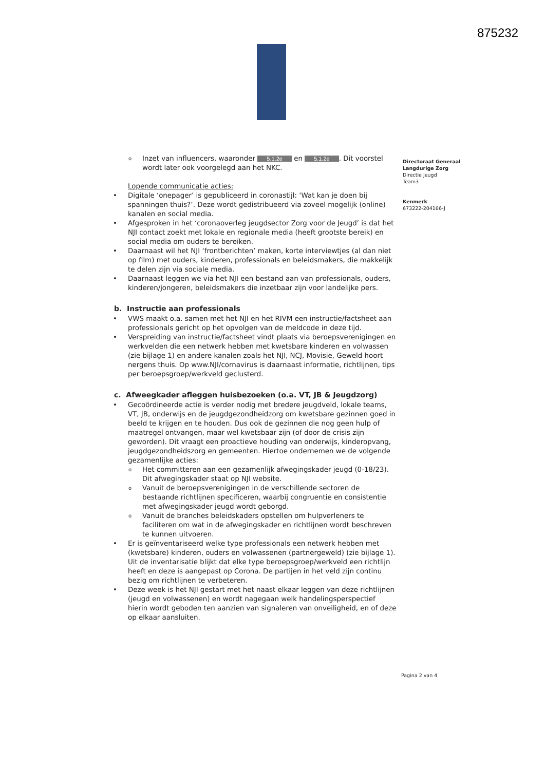875232
o Inzet van influencers, waaronder 5.1.2e en 5.1.2e. Dit voorstel wordt later ook voorgelegd aan het NKC.
Lopende communicatie acties:
Digitale ‘onepager’ is gepubliceerd in coronastijl: ‘Wat kan je doen bij spanningen thuis?’. Deze wordt gedistribueerd via zoveel mogelijk (online) kanalen en social media.
Afgesproken in het ‘coronaoverleg jeugdsector Zorg voor de Jeugd’ is dat het NJI contact zoekt met lokale en regionale media (heeft grootste bereik) en social media om ouders te bereiken.
Daarnaast wil het NJI ‘frontberichten’ maken, korte interviewtjes (al dan niet op film) met ouders, kinderen, professionals en beleidsmakers, die makkelijk te delen zijn via sociale media.
Daarnaast leggen we via het NJI een bestand aan van professionals, ouders, kinderen/jongeren, beleidsmakers die inzetbaar zijn voor landelijke pers.
b. Instructie aan professionals
VWS maakt o.a. samen met het NJI en het RIVM een instructie/factsheet aan professionals gericht op het opvolgen van de meldcode in deze tijd.
Verspreiding van instructie/factsheet vindt plaats via beroepsverenigingen en werkvelden die een netwerk hebben met kwetsbare kinderen en volwassen (zie bijlage 1) en andere kanalen zoals het NJI, NCJ, Movisie, Geweld hoort nergens thuis. Op www.NJI/cornavirus is daarnaast informatie, richtlijnen, tips per beroepsgroep/werkveld geclusterd.
c. Afweegkader afleggen huisbezoeken (o.a. VT, JB & Jeugdzorg)
Gecoördineerde actie is verder nodig met bredere jeugdveld, lokale teams, VT, JB, onderwijs en de jeugdgezondheidzorg om kwetsbare gezinnen goed in beeld te krijgen en te houden. Dus ook de gezinnen die nog geen hulp of maatregel ontvangen, maar wel kwetsbaar zijn (of door de crisis zijn geworden). Dit vraagt een proactieve houding van onderwijs, kinderopvang, jeugdgezondheidszorg en gemeenten. Hiertoe ondernemen we de volgende gezamenlijke acties:
o Het committeren aan een gezamenlijk afwegingskader jeugd (0-18/23). Dit afwegingskader staat op NJI website.
o Vanuit de beroepsverenigingen in de verschillende sectoren de bestaande richtlijnen specificeren, waarbij congruentie en consistentie met afwegingskader jeugd wordt geborgd.
o Vanuit de branches beleidskaders opstellen om hulpverleners te faciliteren om wat in de afwegingskader en richtlijnen wordt beschreven te kunnen uitvoeren.
Er is geïnventariseerd welke type professionals een netwerk hebben met (kwetsbare) kinderen, ouders en volwassenen (partnergeweld) (zie bijlage 1). Uit de inventarisatie blijkt dat elke type beroepsgroep/werkveld een richtlijn heeft en deze is aangepast op Corona. De partijen in het veld zijn continu bezig om richtlijnen te verbeteren.
Deze week is het NJI gestart met het naast elkaar leggen van deze richtlijnen (jeugd en volwassenen) en wordt nagegaan welk handelingsperspectief hierin wordt geboden ten aanzien van signaleren van onveiligheid, en of deze op elkaar aansluiten.
Directoraat Generaal
Langdurige Zorg
Directie Jeugd
Team3
Kenmerk
673222-204166-J
Pagina 2 van 4